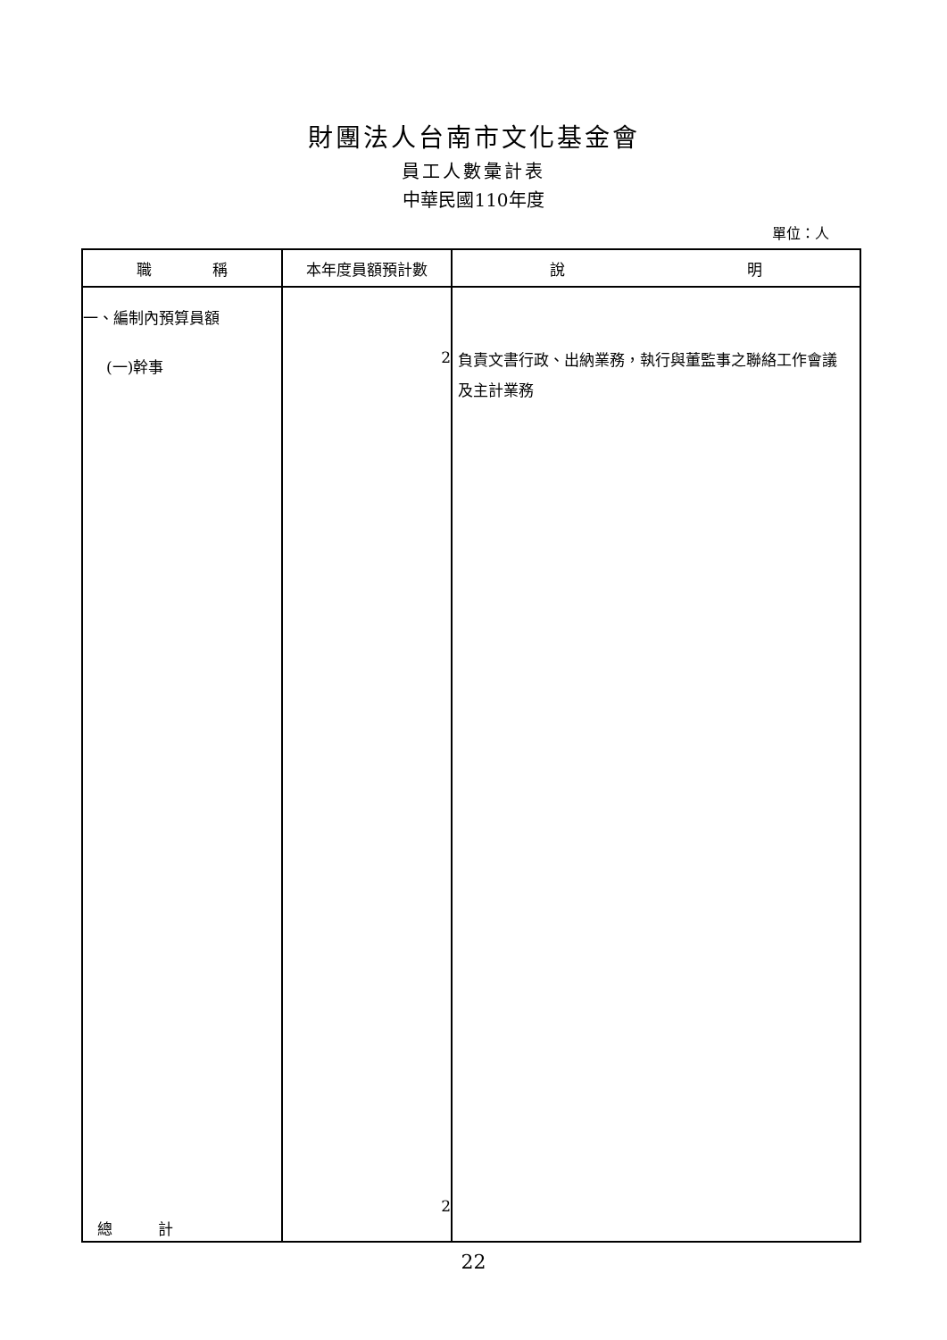財團法人台南市文化基金會
員工人數彙計表
中華民國110年度
單位：人
| 職 稱 | 本年度員額預計數 | 說 明 |
| --- | --- | --- |
| 一、編制內預算員額 (一)幹事 總 計 | 2 2 | 負責文書行政、出納業務，執行與董監事之聯絡工作會議及主計業務 |
22